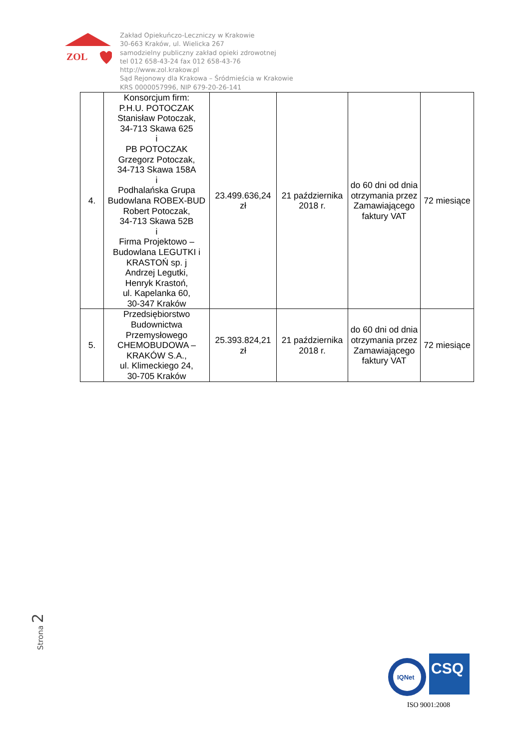ZOL
Zakład Opiekuńczo-Leczniczy w Krakowie
30-663 Kraków, ul. Wielicka 267
samodzielny publiczny zakład opieki zdrowotnej
tel 012 658-43-24 fax 012 658-43-76
http://www.zol.krakow.pl
Sąd Rejonowy dla Krakowa – Śródmieścia w Krakowie
KRS 0000057996, NIP 679-20-26-141
| 4. | Konsorcjum firm: P.H.U. POTOCZAK Stanisław Potoczak, 34-713 Skawa 625 i PB POTOCZAK Grzegorz Potoczak, 34-713 Skawa 158A i Podhalańska Grupa Budowlana ROBEX-BUD Robert Potoczak, 34-713 Skawa 52B i Firma Projektowo – Budowlana LEGUTKI i KRASTOŃ sp. j Andrzej Legutki, Henryk Krastoń, ul. Kapelanka 60, 30-347 Kraków | 23.499.636,24 zł | 21 października 2018 r. | do 60 dni od dnia otrzymania przez Zamawiającego faktury VAT | 72 miesiące |
| 5. | Przedsiębiorstwo Budownictwa Przemysłowego CHEMOBUDOWA – KRAKÓW S.A., ul. Klimeckiego 24, 30-705 Kraków | 25.393.824,21 zł | 21 października 2018 r. | do 60 dni od dnia otrzymania przez Zamawiającego faktury VAT | 72 miesiące |
Strona 2
IQNet
CSQ
ISO 9001:2008